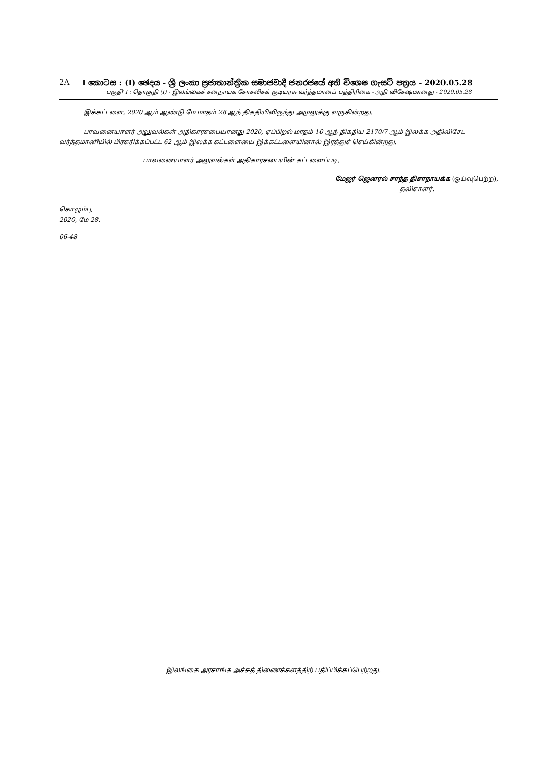2A I කොටස : (I) ඡෙදය - ශ්‍රී ලංකා ප්‍රජාතාන්ත්‍රික සමාජවාදී ජනරජයේ අති විශෙෂ ගැසට් පත්‍රය - 2020.05.28
பகுதி I : தொகுதி (I) - இலங்கைச் சனநாயக சோசலிசக் குடியரசு வர்த்தமானப் பத்திரிகை - அதி விசேஷமானது - 2020.05.28
இக்கட்டளை, 2020 ஆம் ஆண்டு மே மாதம் 28 ஆந் திகதியிலிருந்து அமுலுக்கு வருகின்றது.
பாவனையாளர் அலுவல்கள் அதிகாரசபையானது 2020, ஏப்பிறல் மாதம் 10 ஆந் திகதிய 2170/7 ஆம் இலக்க அதிவிசேட வர்த்தமானியில் பிரசுரிக்கப்பட்ட 62 ஆம் இலக்க கட்டளையை இக்கட்டளையினால் இரத்துச் செய்கின்றது.
பாவனையாளர் அலுவல்கள் அதிகாரசபையின் கட்டளைப்படி,
மேஜர் ஜெனரல் சாந்த திசாநாயக்க (ஓய்வுபெற்ற),
தவிசாளர்.
கொழும்பு,
2020, மே 28.
06-48
இலங்கை அரசாங்க அச்சுத் திணைக்களத்திற் பதிப்பிக்கப்பெற்றது.